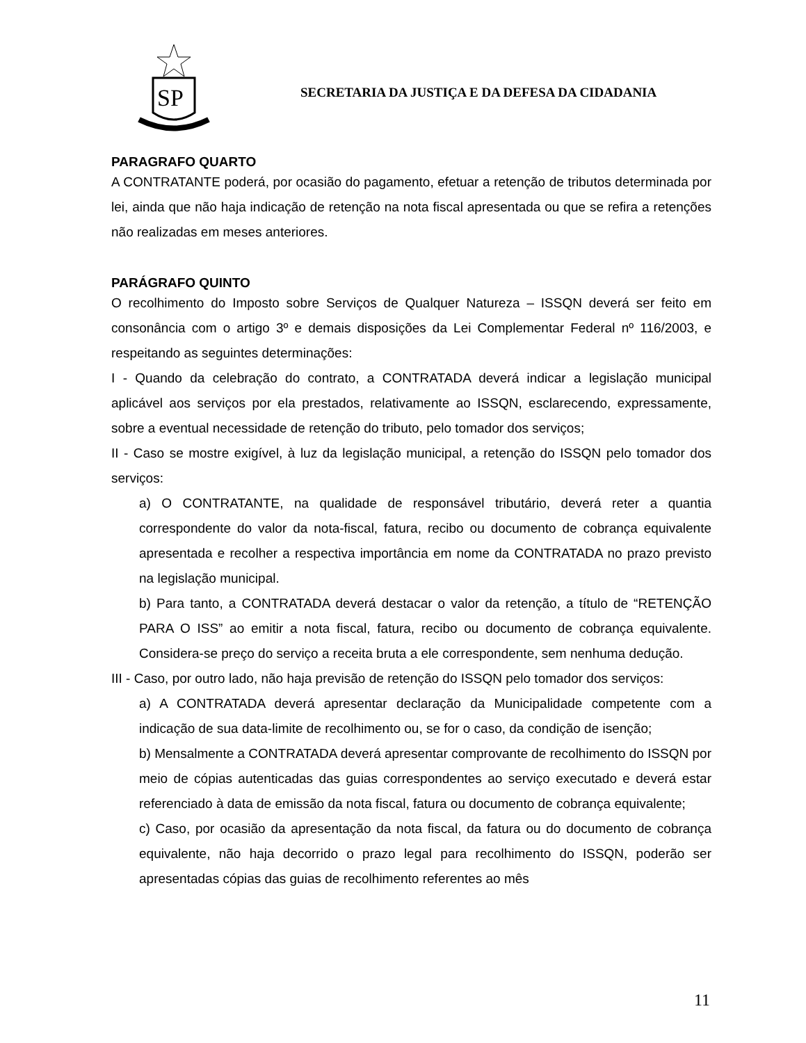SP
SECRETARIA DA JUSTIÇA E DA DEFESA DA CIDADANIA
PARAGRAFO QUARTO
A CONTRATANTE poderá, por ocasião do pagamento, efetuar a retenção de tributos determinada por lei, ainda que não haja indicação de retenção na nota fiscal apresentada ou que se refira a retenções não realizadas em meses anteriores.
PARÁGRAFO QUINTO
O recolhimento do Imposto sobre Serviços de Qualquer Natureza – ISSQN deverá ser feito em consonância com o artigo 3º e demais disposições da Lei Complementar Federal nº 116/2003, e respeitando as seguintes determinações:
I - Quando da celebração do contrato, a CONTRATADA deverá indicar a legislação municipal aplicável aos serviços por ela prestados, relativamente ao ISSQN, esclarecendo, expressamente, sobre a eventual necessidade de retenção do tributo, pelo tomador dos serviços;
II - Caso se mostre exigível, à luz da legislação municipal, a retenção do ISSQN pelo tomador dos serviços:
a) O CONTRATANTE, na qualidade de responsável tributário, deverá reter a quantia correspondente do valor da nota-fiscal, fatura, recibo ou documento de cobrança equivalente apresentada e recolher a respectiva importância em nome da CONTRATADA no prazo previsto na legislação municipal.
b) Para tanto, a CONTRATADA deverá destacar o valor da retenção, a título de “RETENÇÃO PARA O ISS” ao emitir a nota fiscal, fatura, recibo ou documento de cobrança equivalente. Considera-se preço do serviço a receita bruta a ele correspondente, sem nenhuma dedução.
III - Caso, por outro lado, não haja previsão de retenção do ISSQN pelo tomador dos serviços:
a) A CONTRATADA deverá apresentar declaração da Municipalidade competente com a indicação de sua data-limite de recolhimento ou, se for o caso, da condição de isenção;
b) Mensalmente a CONTRATADA deverá apresentar comprovante de recolhimento do ISSQN por meio de cópias autenticadas das guias correspondentes ao serviço executado e deverá estar referenciado à data de emissão da nota fiscal, fatura ou documento de cobrança equivalente;
c) Caso, por ocasião da apresentação da nota fiscal, da fatura ou do documento de cobrança equivalente, não haja decorrido o prazo legal para recolhimento do ISSQN, poderão ser apresentadas cópias das guias de recolhimento referentes ao mês
11